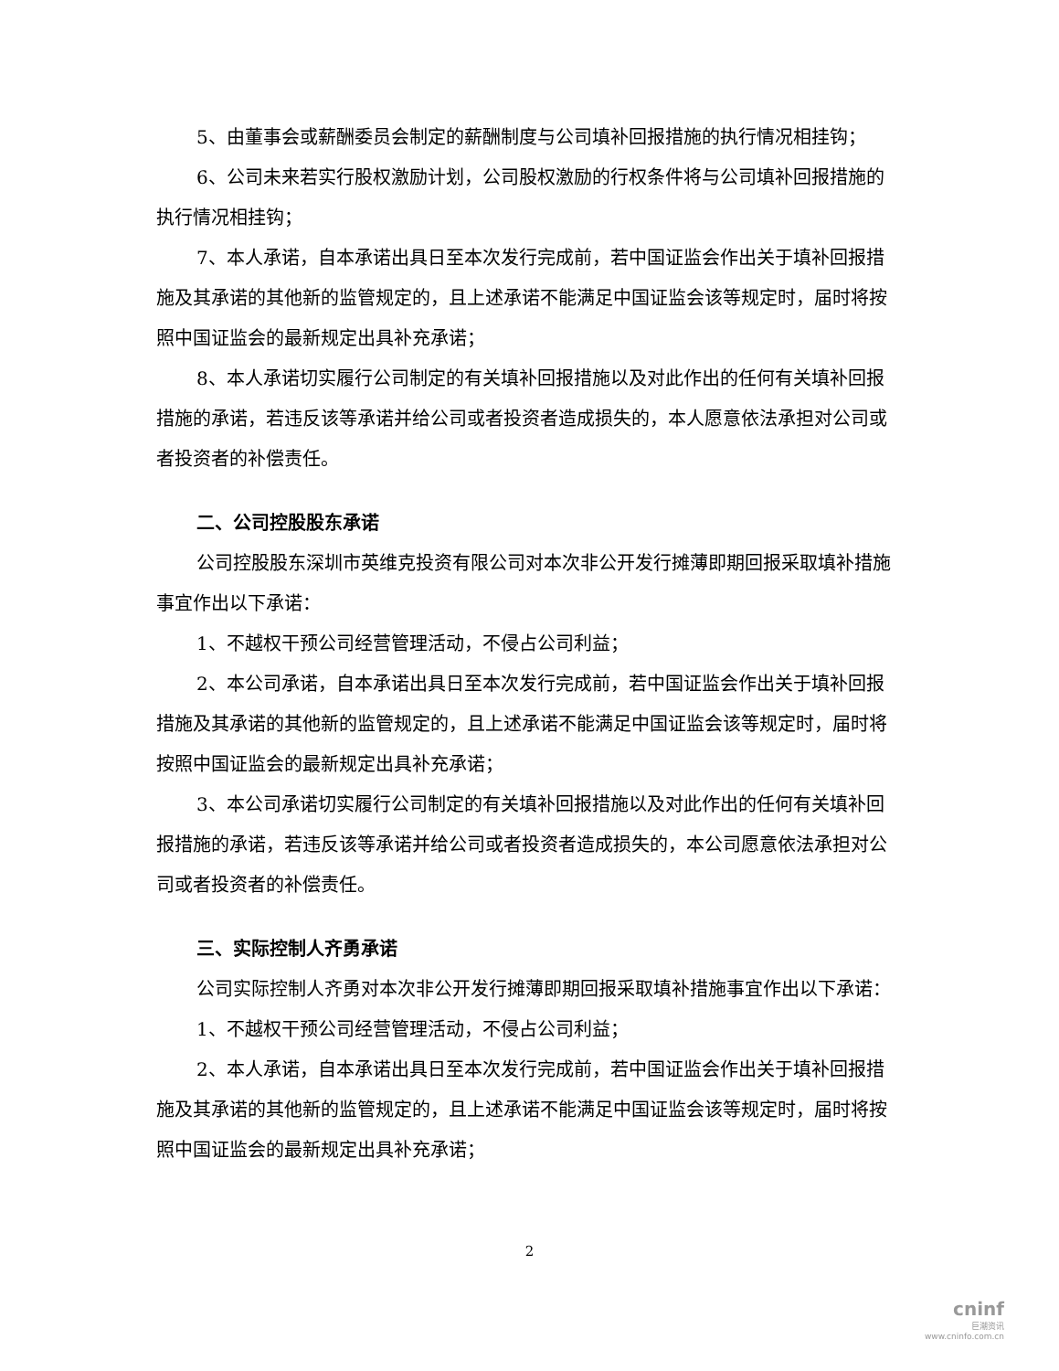5、由董事会或薪酬委员会制定的薪酬制度与公司填补回报措施的执行情况相挂钩；
6、公司未来若实行股权激励计划，公司股权激励的行权条件将与公司填补回报措施的执行情况相挂钩；
7、本人承诺，自本承诺出具日至本次发行完成前，若中国证监会作出关于填补回报措施及其承诺的其他新的监管规定的，且上述承诺不能满足中国证监会该等规定时，届时将按照中国证监会的最新规定出具补充承诺；
8、本人承诺切实履行公司制定的有关填补回报措施以及对此作出的任何有关填补回报措施的承诺，若违反该等承诺并给公司或者投资者造成损失的，本人愿意依法承担对公司或者投资者的补偿责任。
二、公司控股股东承诺
公司控股股东深圳市英维克投资有限公司对本次非公开发行摊薄即期回报采取填补措施事宜作出以下承诺：
1、不越权干预公司经营管理活动，不侵占公司利益；
2、本公司承诺，自本承诺出具日至本次发行完成前，若中国证监会作出关于填补回报措施及其承诺的其他新的监管规定的，且上述承诺不能满足中国证监会该等规定时，届时将按照中国证监会的最新规定出具补充承诺；
3、本公司承诺切实履行公司制定的有关填补回报措施以及对此作出的任何有关填补回报措施的承诺，若违反该等承诺并给公司或者投资者造成损失的，本公司愿意依法承担对公司或者投资者的补偿责任。
三、实际控制人齐勇承诺
公司实际控制人齐勇对本次非公开发行摊薄即期回报采取填补措施事宜作出以下承诺：
1、不越权干预公司经营管理活动，不侵占公司利益；
2、本人承诺，自本承诺出具日至本次发行完成前，若中国证监会作出关于填补回报措施及其承诺的其他新的监管规定的，且上述承诺不能满足中国证监会该等规定时，届时将按照中国证监会的最新规定出具补充承诺；
2
cninf
巨潮资讯
www.cninfo.com.cn